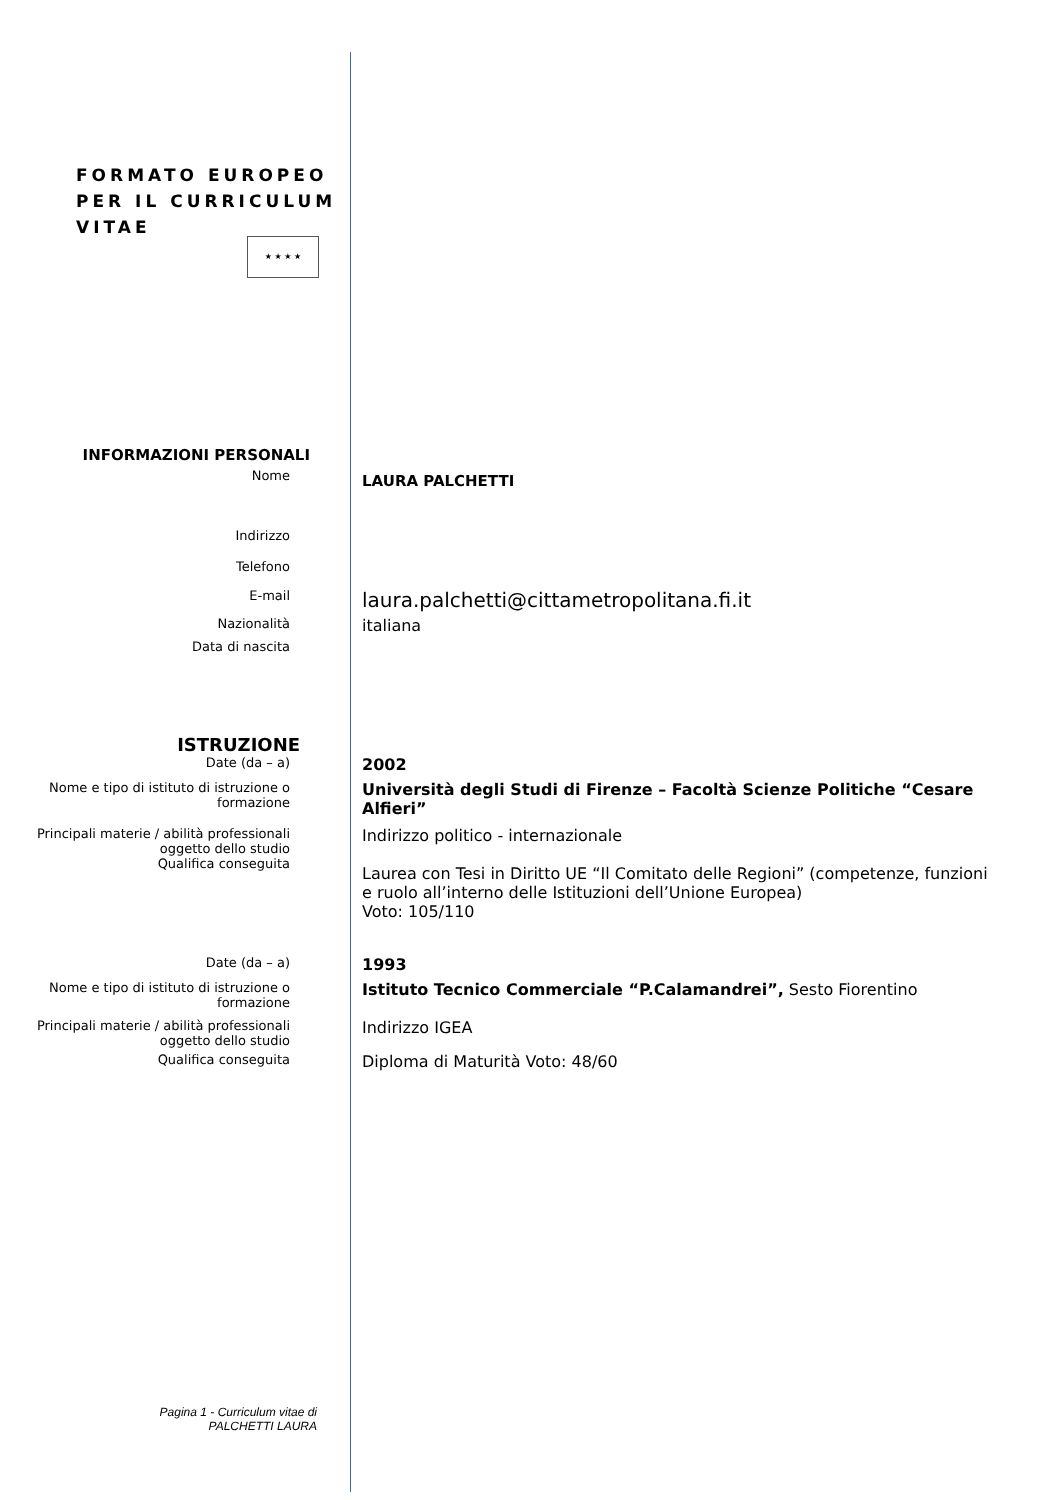FORMATO EUROPEO
PER IL CURRICULUM
VITAE
★ ★ ★ ★
INFORMAZIONI PERSONALI
Nome
LAURA PALCHETTI
Indirizzo
Telefono
E-mail
laura.palchetti@cittametropolitana.fi.it
Nazionalità
italiana
Data di nascita
ISTRUZIONE
Date (da – a)
2002
Nome e tipo di istituto di istruzione o formazione
Università degli Studi di Firenze – Facoltà Scienze Politiche “Cesare Alfieri”
Principali materie / abilità professionali oggetto dello studio
Qualifica conseguita
Indirizzo politico - internazionale
Laurea con Tesi in Diritto UE “Il Comitato delle Regioni” (competenze, funzioni e ruolo all’interno delle Istituzioni dell’Unione Europea)
Voto: 105/110
Date (da – a)
1993
Nome e tipo di istituto di istruzione o formazione
Istituto Tecnico Commerciale “P.Calamandrei”, Sesto Fiorentino
Principali materie / abilità professionali oggetto dello studio
Indirizzo IGEA
Qualifica conseguita
Diploma di Maturità Voto: 48/60
Pagina 1 - Curriculum vitae di
PALCHETTI LAURA